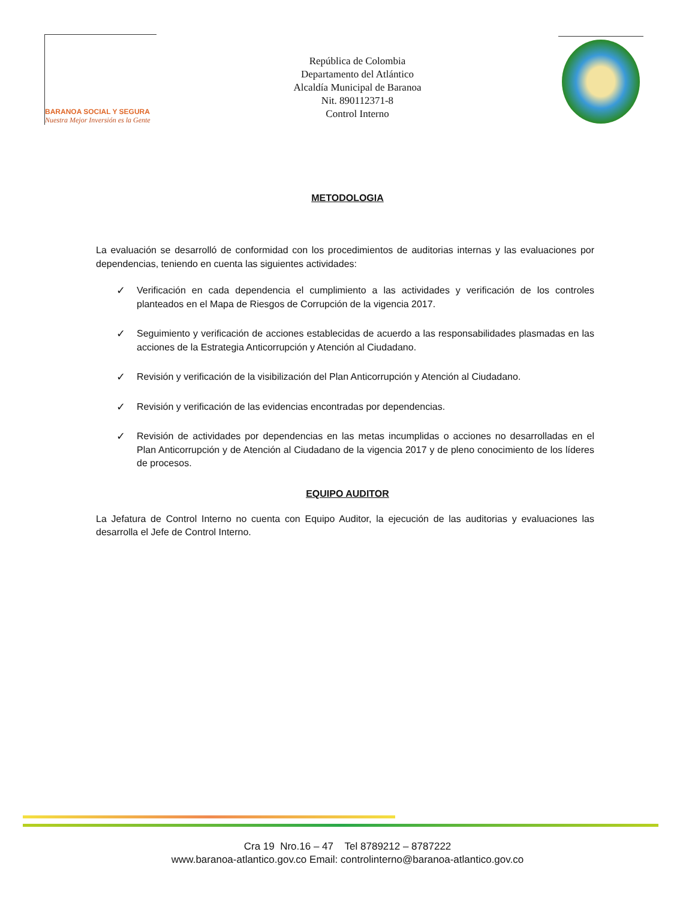BARANOA SOCIAL Y SEGURA
Nuestra Mejor Inversión es la Gente
República de Colombia
Departamento del Atlántico
Alcaldía Municipal de Baranoa
Nit. 890112371-8
Control Interno
METODOLOGIA
La evaluación se desarrolló de conformidad con los procedimientos de auditorias internas y las evaluaciones por dependencias, teniendo en cuenta las siguientes actividades:
✓ Verificación en cada dependencia el cumplimiento a las actividades y verificación de los controles planteados en el Mapa de Riesgos de Corrupción de la vigencia 2017.
✓ Seguimiento y verificación de acciones establecidas de acuerdo a las responsabilidades plasmadas en las acciones de la Estrategia Anticorrupción y Atención al Ciudadano.
✓ Revisión y verificación de la visibilización del Plan Anticorrupción y Atención al Ciudadano.
✓ Revisión y verificación de las evidencias encontradas por dependencias.
✓ Revisión de actividades por dependencias en las metas incumplidas o acciones no desarrolladas en el Plan Anticorrupción y de Atención al Ciudadano de la vigencia 2017 y de pleno conocimiento de los líderes de procesos.
EQUIPO AUDITOR
La Jefatura de Control Interno no cuenta con Equipo Auditor, la ejecución de las auditorias y evaluaciones las desarrolla el Jefe de Control Interno.
Cra 19 Nro.16 – 47 Tel 8789212 – 8787222
www.baranoa-atlantico.gov.co Email: controlinterno@baranoa-atlantico.gov.co